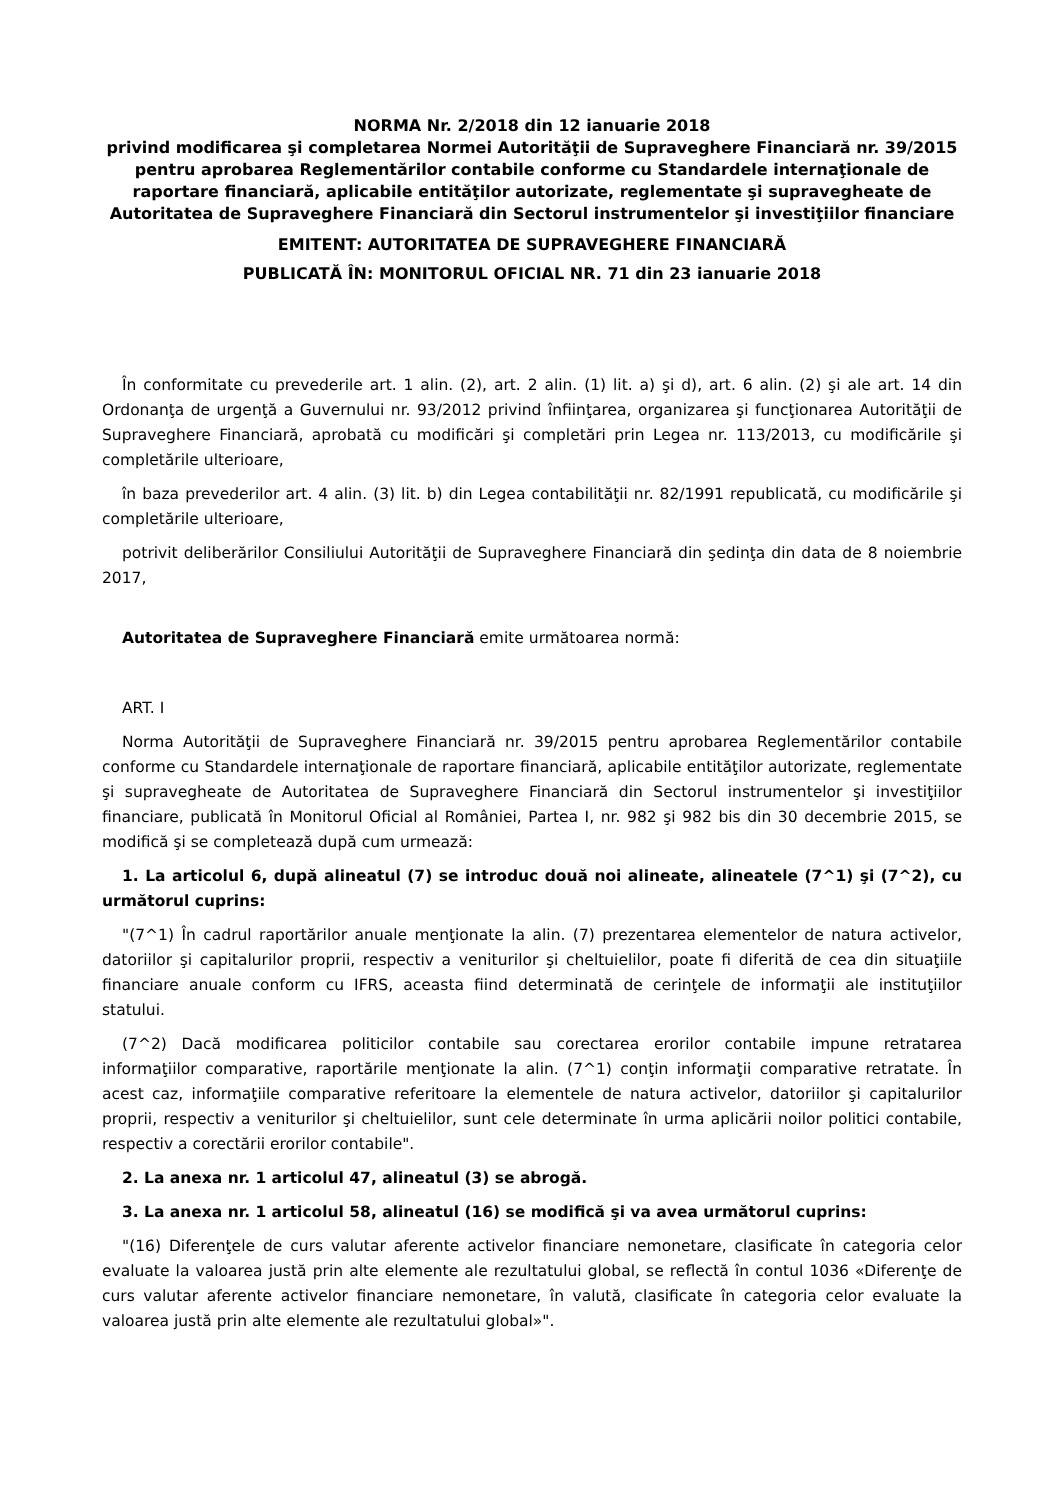NORMA Nr. 2/2018 din 12 ianuarie 2018
privind modificarea şi completarea Normei Autorităţii de Supraveghere Financiară nr. 39/2015 pentru aprobarea Reglementărilor contabile conforme cu Standardele internaţionale de raportare financiară, aplicabile entităţilor autorizate, reglementate şi supravegheate de Autoritatea de Supraveghere Financiară din Sectorul instrumentelor şi investiţiilor financiare
EMITENT: AUTORITATEA DE SUPRAVEGHERE FINANCIARĂ
PUBLICATĂ ÎN: MONITORUL OFICIAL NR. 71 din 23 ianuarie 2018
În conformitate cu prevederile art. 1 alin. (2), art. 2 alin. (1) lit. a) şi d), art. 6 alin. (2) şi ale art. 14 din Ordonanţa de urgenţă a Guvernului nr. 93/2012 privind înfiinţarea, organizarea şi funcţionarea Autorităţii de Supraveghere Financiară, aprobată cu modificări şi completări prin Legea nr. 113/2013, cu modificările şi completările ulterioare,
în baza prevederilor art. 4 alin. (3) lit. b) din Legea contabilităţii nr. 82/1991 republicată, cu modificările şi completările ulterioare,
potrivit deliberărilor Consiliului Autorităţii de Supraveghere Financiară din şedinţa din data de 8 noiembrie 2017,
Autoritatea de Supraveghere Financiară emite următoarea normă:
ART. I
Norma Autorităţii de Supraveghere Financiară nr. 39/2015 pentru aprobarea Reglementărilor contabile conforme cu Standardele internaţionale de raportare financiară, aplicabile entităţilor autorizate, reglementate şi supravegheate de Autoritatea de Supraveghere Financiară din Sectorul instrumentelor şi investiţiilor financiare, publicată în Monitorul Oficial al României, Partea I, nr. 982 şi 982 bis din 30 decembrie 2015, se modifică şi se completează după cum urmează:
1. La articolul 6, după alineatul (7) se introduc două noi alineate, alineatele (7^1) şi (7^2), cu următorul cuprins:
"(7^1) În cadrul raportărilor anuale menţionate la alin. (7) prezentarea elementelor de natura activelor, datoriilor şi capitalurilor proprii, respectiv a veniturilor şi cheltuielilor, poate fi diferită de cea din situaţiile financiare anuale conform cu IFRS, aceasta fiind determinată de cerinţele de informaţii ale instituţiilor statului.
(7^2) Dacă modificarea politicilor contabile sau corectarea erorilor contabile impune retratarea informaţiilor comparative, raportările menţionate la alin. (7^1) conţin informaţii comparative retratate. În acest caz, informaţiile comparative referitoare la elementele de natura activelor, datoriilor şi capitalurilor proprii, respectiv a veniturilor şi cheltuielilor, sunt cele determinate în urma aplicării noilor politici contabile, respectiv a corectării erorilor contabile".
2. La anexa nr. 1 articolul 47, alineatul (3) se abrogă.
3. La anexa nr. 1 articolul 58, alineatul (16) se modifică şi va avea următorul cuprins:
"(16) Diferenţele de curs valutar aferente activelor financiare nemonetare, clasificate în categoria celor evaluate la valoarea justă prin alte elemente ale rezultatului global, se reflectă în contul 1036 «Diferenţe de curs valutar aferente activelor financiare nemonetare, în valută, clasificate în categoria celor evaluate la valoarea justă prin alte elemente ale rezultatului global»".